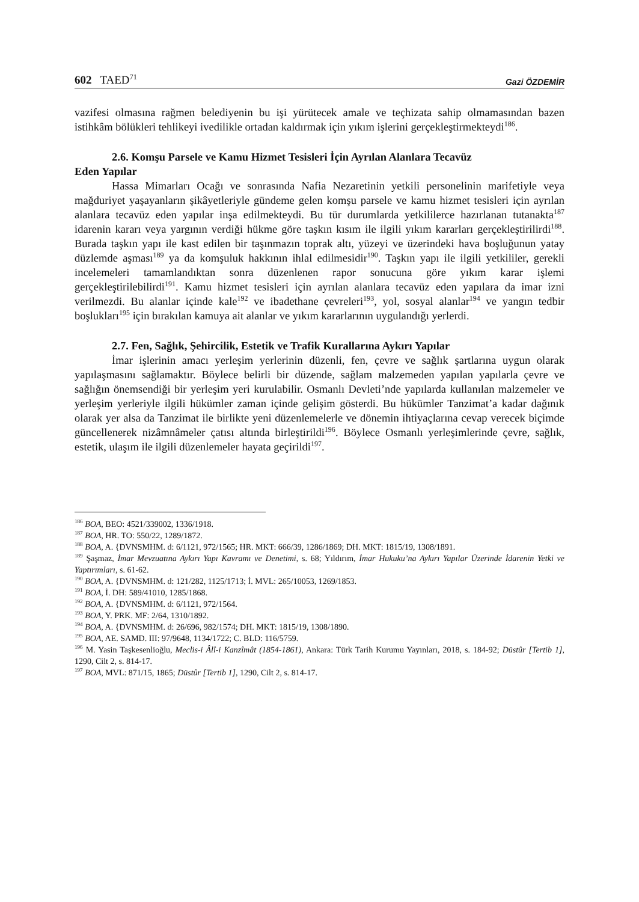602 TAED<sup>71</sup> Gazi ÖZDEMİR
vazifesi olmasına rağmen belediyenin bu işi yürütecek amale ve teçhizata sahip olmamasından bazen istihkâm bölükleri tehlikeyi ivedilikle ortadan kaldırmak için yıkım işlerini gerçekleştirmekteydi<sup>186</sup>.
2.6. Komşu Parsele ve Kamu Hizmet Tesisleri İçin Ayrılan Alanlara Tecavüz
Eden Yapılar
Hassa Mimarları Ocağı ve sonrasında Nafia Nezaretinin yetkili personelinin marifetiyle veya mağduriyet yaşayanların şikâyetleriyle gündeme gelen komşu parsele ve kamu hizmet tesisleri için ayrılan alanlara tecavüz eden yapılar inşa edilmekteydi. Bu tür durumlarda yetkililerce hazırlanan tutanakta<sup>187</sup> idarenin kararı veya yargının verdiği hükme göre taşkın kısım ile ilgili yıkım kararları gerçekleştirilirdi<sup>188</sup>. Burada taşkın yapı ile kast edilen bir taşınmazın toprak altı, yüzeyi ve üzerindeki hava boşluğunun yatay düzlemde aşması<sup>189</sup> ya da komşuluk hakkının ihlal edilmesidir<sup>190</sup>. Taşkın yapı ile ilgili yetkililer, gerekli incelemeleri tamamlandıktan sonra düzenlenen rapor sonucuna göre yıkım karar işlemi gerçekleştirilebilirdi<sup>191</sup>. Kamu hizmet tesisleri için ayrılan alanlara tecavüz eden yapılara da imar izni verilmezdi. Bu alanlar içinde kale<sup>192</sup> ve ibadethane çevreleri<sup>193</sup>, yol, sosyal alanlar<sup>194</sup> ve yangın tedbir boşlukları<sup>195</sup> için bırakılan kamuya ait alanlar ve yıkım kararlarının uygulandığı yerlerdi.
2.7. Fen, Sağlık, Şehircilik, Estetik ve Trafik Kurallarına Aykırı Yapılar
İmar işlerinin amacı yerleşim yerlerinin düzenli, fen, çevre ve sağlık şartlarına uygun olarak yapılaşmasını sağlamaktır. Böylece belirli bir düzende, sağlam malzemeden yapılan yapılarla çevre ve sağlığın önemsendiği bir yerleşim yeri kurulabilir. Osmanlı Devleti’nde yapılarda kullanılan malzemeler ve yerleşim yerleriyle ilgili hükümler zaman içinde gelişim gösterdi. Bu hükümler Tanzimat’a kadar dağınık olarak yer alsa da Tanzimat ile birlikte yeni düzenlemelerle ve dönemin ihtiyaçlarına cevap verecek biçimde güncellenerek nizâmnâmeler çatısı altında birleştirildi<sup>196</sup>. Böylece Osmanlı yerleşimlerinde çevre, sağlık, estetik, ulaşım ile ilgili düzenlemeler hayata geçirildi<sup>197</sup>.
<sup>186</sup> BOA, BEO: 4521/339002, 1336/1918.
<sup>187</sup> BOA, HR. TO: 550/22, 1289/1872.
<sup>188</sup> BOA, A. {DVNSMHM. d: 6/1121, 972/1565; HR. MKT: 666/39, 1286/1869; DH. MKT: 1815/19, 1308/1891.
<sup>189</sup> Şaşmaz, İmar Mevzuatına Aykırı Yapı Kavramı ve Denetimi, s. 68; Yıldırım, İmar Hukuku’na Aykırı Yapılar Üzerinde İdarenin Yetki ve Yaptırımları, s. 61-62.
<sup>190</sup> BOA, A. {DVNSMHM. d: 121/282, 1125/1713; İ. MVL: 265/10053, 1269/1853.
<sup>191</sup> BOA, İ. DH: 589/41010, 1285/1868.
<sup>192</sup> BOA, A. {DVNSMHM. d: 6/1121, 972/1564.
<sup>193</sup> BOA, Y. PRK. MF: 2/64, 1310/1892.
<sup>194</sup> BOA, A. {DVNSMHM. d: 26/696, 982/1574; DH. MKT: 1815/19, 1308/1890.
<sup>195</sup> BOA, AE. SAMD. III: 97/9648, 1134/1722; C. BLD: 116/5759.
<sup>196</sup> M. Yasin Taşkesenlioğlu, Meclis-i Âlî-i Kanzîmât (1854-1861), Ankara: Türk Tarih Kurumu Yayınları, 2018, s. 184-92; Düstûr [Tertib 1], 1290, Cilt 2, s. 814-17.
<sup>197</sup> BOA, MVL: 871/15, 1865; Düstûr [Tertib 1], 1290, Cilt 2, s. 814-17.